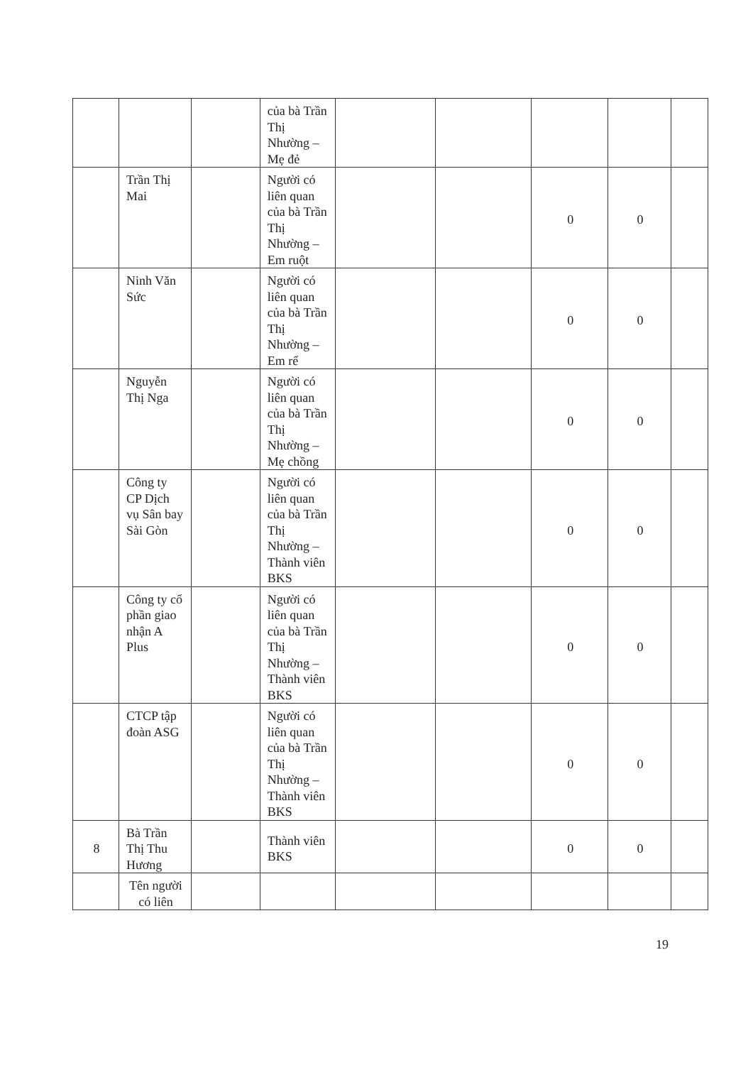| | | | của bà Trần Thị Nhường – Mẹ đẻ | | | | | |
| | Trần Thị Mai | | Người có liên quan của bà Trần Thị Nhường – Em ruột | | | 0 | 0 | |
| | Ninh Văn Sức | | Người có liên quan của bà Trần Thị Nhường – Em rể | | | 0 | 0 | |
| | Nguyễn Thị Nga | | Người có liên quan của bà Trần Thị Nhường – Mẹ chồng | | | 0 | 0 | |
| | Công ty CP Dịch vụ Sân bay Sài Gòn | | Người có liên quan của bà Trần Thị Nhường – Thành viên BKS | | | 0 | 0 | |
| | Công ty cổ phần giao nhận A Plus | | Người có liên quan của bà Trần Thị Nhường – Thành viên BKS | | | 0 | 0 | |
| | CTCP tập đoàn ASG | | Người có liên quan của bà Trần Thị Nhường – Thành viên BKS | | | 0 | 0 | |
| 8 | Bà Trần Thị Thu Hương | | Thành viên BKS | | | 0 | 0 | |
| | Tên người có liên | | | | | | | |
19